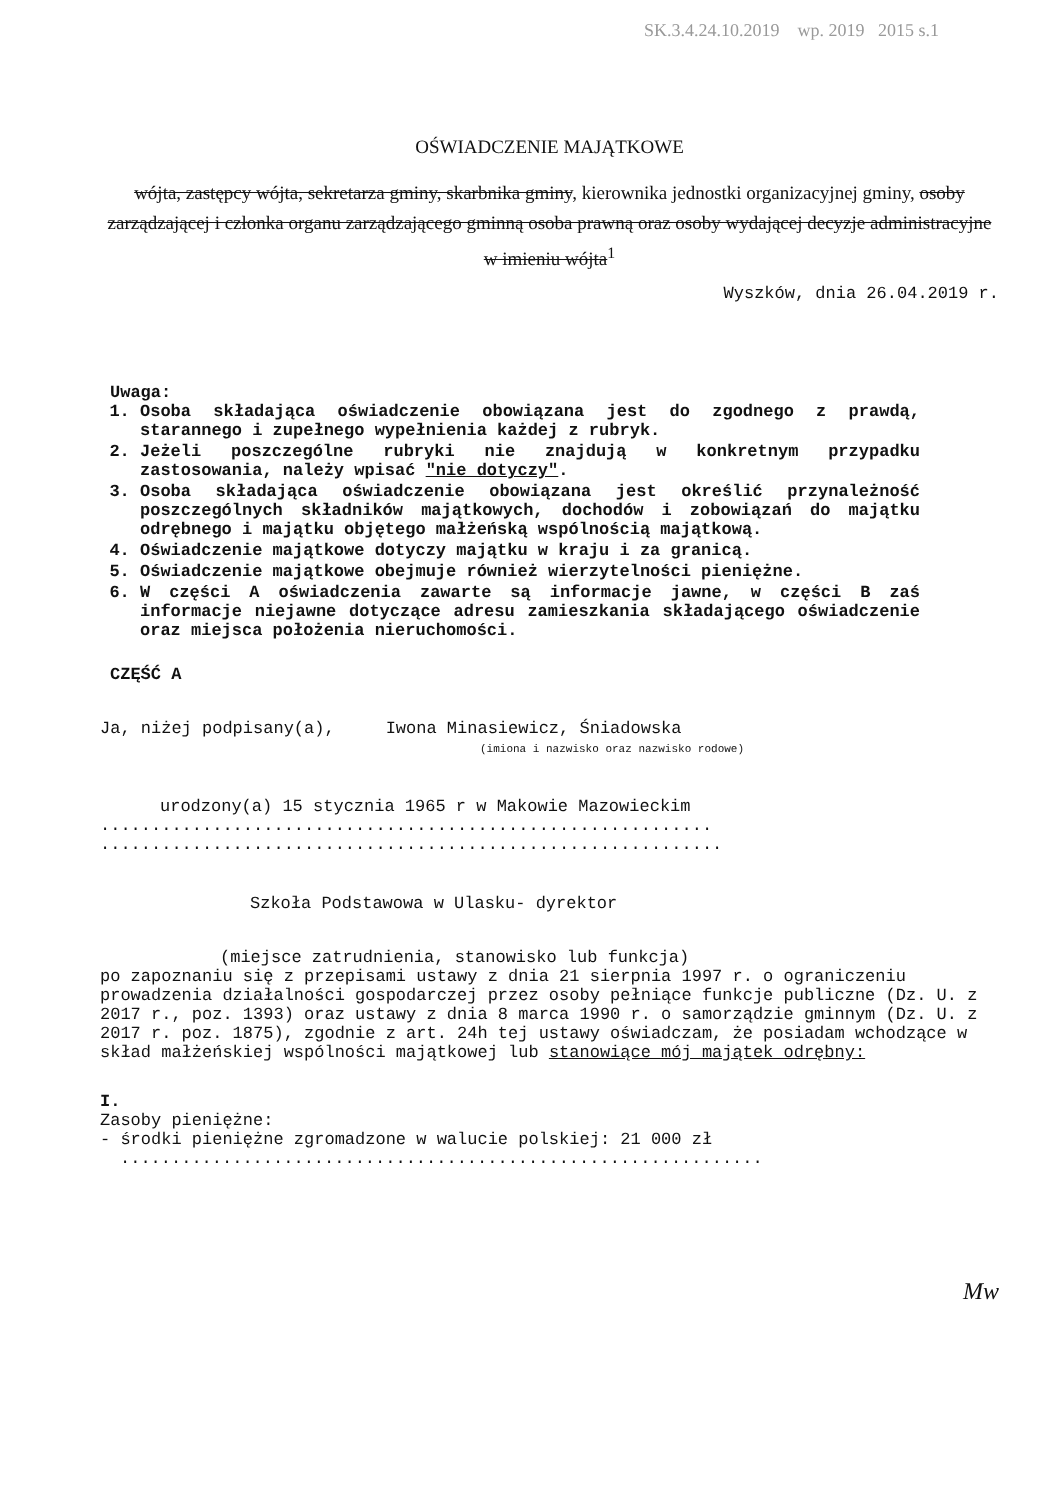SK.3.4.24.10.2019 wp. 2019 2015 s.1
OŚWIADCZENIE MAJĄTKOWE
wójta, zastępcy wójta, sekretarza gminy, skarbnika gminy, kierownika jednostki organizacyjnej gminy, osoby zarządzającej i członka organu zarządzającego gminną osoba prawną oraz osoby wydającej decyzje administracyjne w imieniu wójta<sup>1</sup>
Wyszków, dnia 26.04.2019 r.
Uwaga:
1. Osoba składająca oświadczenie obowiązana jest do zgodnego z prawdą, starannego i zupełnego wypełnienia każdej z rubryk.
2. Jeżeli poszczególne rubryki nie znajdują w konkretnym przypadku zastosowania, należy wpisać "nie dotyczy".
3. Osoba składająca oświadczenie obowiązana jest określić przynależność poszczególnych składników majątkowych, dochodów i zobowiązań do majątku odrębnego i majątku objętego małżeńską wspólnością majątkową.
4. Oświadczenie majątkowe dotyczy majątku w kraju i za granicą.
5. Oświadczenie majątkowe obejmuje również wierzytelności pieniężne.
6. W części A oświadczenia zawarte są informacje jawne, w części B zaś informacje niejawne dotyczące adresu zamieszkania składającego oświadczenie oraz miejsca położenia nieruchomości.
CZĘŚĆ A
Ja, niżej podpisany(a), Iwona Minasiewicz, Śniadowska
(imiona i nazwisko oraz nazwisko rodowe)
urodzony(a) 15 stycznia 1965 r w Makowie Mazowieckim
............................................................
.............................................................
Szkoła Podstawowa w Ulasku- dyrektor
(miejsce zatrudnienia, stanowisko lub funkcja)
po zapoznaniu się z przepisami ustawy z dnia 21 sierpnia 1997 r. o ograniczeniu prowadzenia działalności gospodarczej przez osoby pełniące funkcje publiczne (Dz. U. z 2017 r., poz. 1393) oraz ustawy z dnia 8 marca 1990 r. o samorządzie gminnym (Dz. U. z 2017 r. poz. 1875), zgodnie z art. 24h tej ustawy oświadczam, że posiadam wchodzące w skład małżeńskiej wspólności majątkowej lub stanowiące mój majątek odrębny:
I.
Zasoby pieniężne:
- środki pieniężne zgromadzone w walucie polskiej: 21 000 zł
...............................................................
Mw